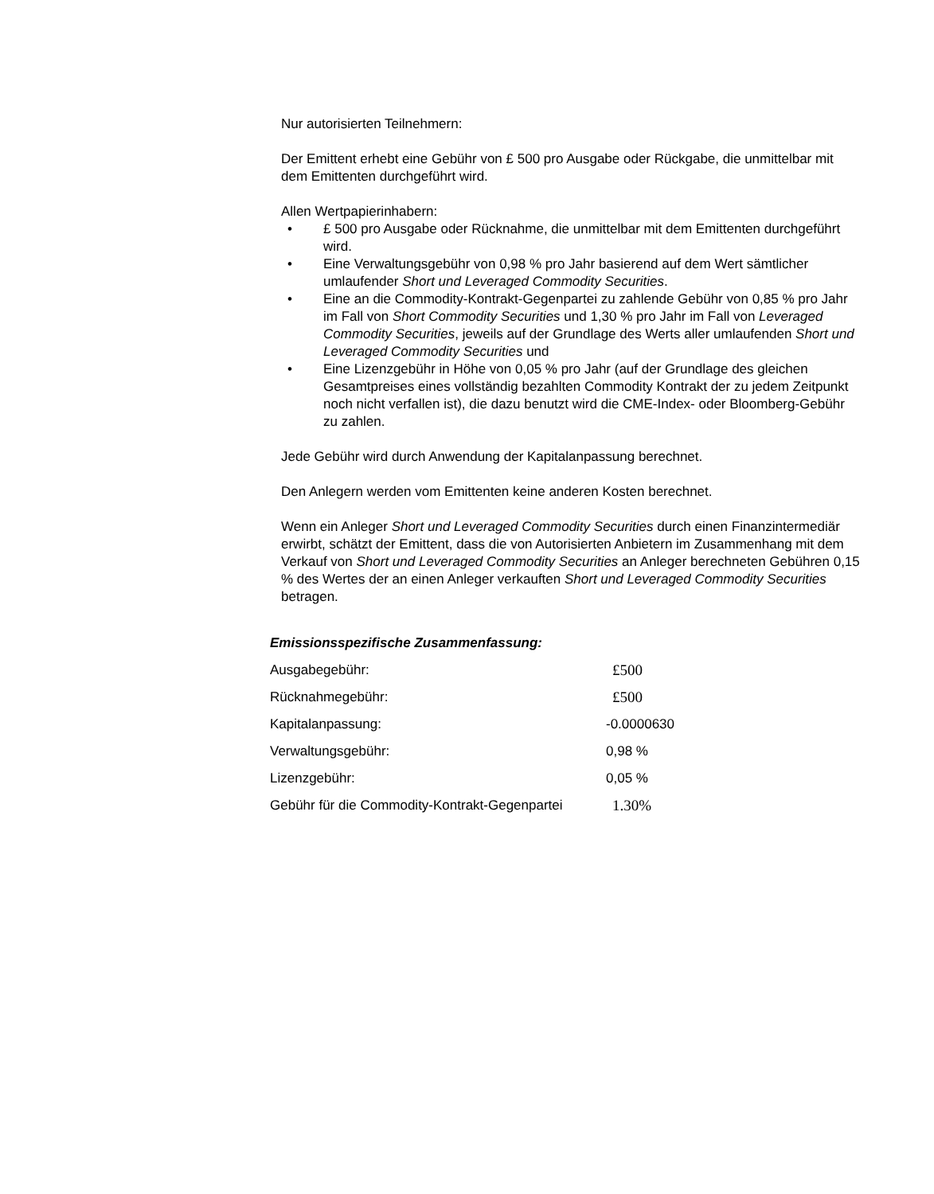Nur autorisierten Teilnehmern:
Der Emittent erhebt eine Gebühr von £ 500 pro Ausgabe oder Rückgabe, die unmittelbar mit dem Emittenten durchgeführt wird.
Allen Wertpapierinhabern:
• £ 500 pro Ausgabe oder Rücknahme, die unmittelbar mit dem Emittenten durchgeführt wird.
• Eine Verwaltungsgebühr von 0,98 % pro Jahr basierend auf dem Wert sämtlicher umlaufender Short und Leveraged Commodity Securities.
• Eine an die Commodity-Kontrakt-Gegenpartei zu zahlende Gebühr von 0,85 % pro Jahr im Fall von Short Commodity Securities und 1,30 % pro Jahr im Fall von Leveraged Commodity Securities, jeweils auf der Grundlage des Werts aller umlaufenden Short und Leveraged Commodity Securities und
• Eine Lizenzgebühr in Höhe von 0,05 % pro Jahr (auf der Grundlage des gleichen Gesamtpreises eines vollständig bezahlten Commodity Kontrakt der zu jedem Zeitpunkt noch nicht verfallen ist), die dazu benutzt wird die CME-Index- oder Bloomberg-Gebühr zu zahlen.
Jede Gebühr wird durch Anwendung der Kapitalanpassung berechnet.
Den Anlegern werden vom Emittenten keine anderen Kosten berechnet.
Wenn ein Anleger Short und Leveraged Commodity Securities durch einen Finanzintermediär erwirbt, schätzt der Emittent, dass die von Autorisierten Anbietern im Zusammenhang mit dem Verkauf von Short und Leveraged Commodity Securities an Anleger berechneten Gebühren 0,15 % des Wertes der an einen Anleger verkauften Short und Leveraged Commodity Securities betragen.
Emissionsspezifische Zusammenfassung:
| Ausgabegebühr: | £500 |
| Rücknahmegebühr: | £500 |
| Kapitalanpassung: | -0.0000630 |
| Verwaltungsgebühr: | 0,98 % |
| Lizenzgebühr: | 0,05 % |
| Gebühr für die Commodity-Kontrakt-Gegenpartei | 1.30% |